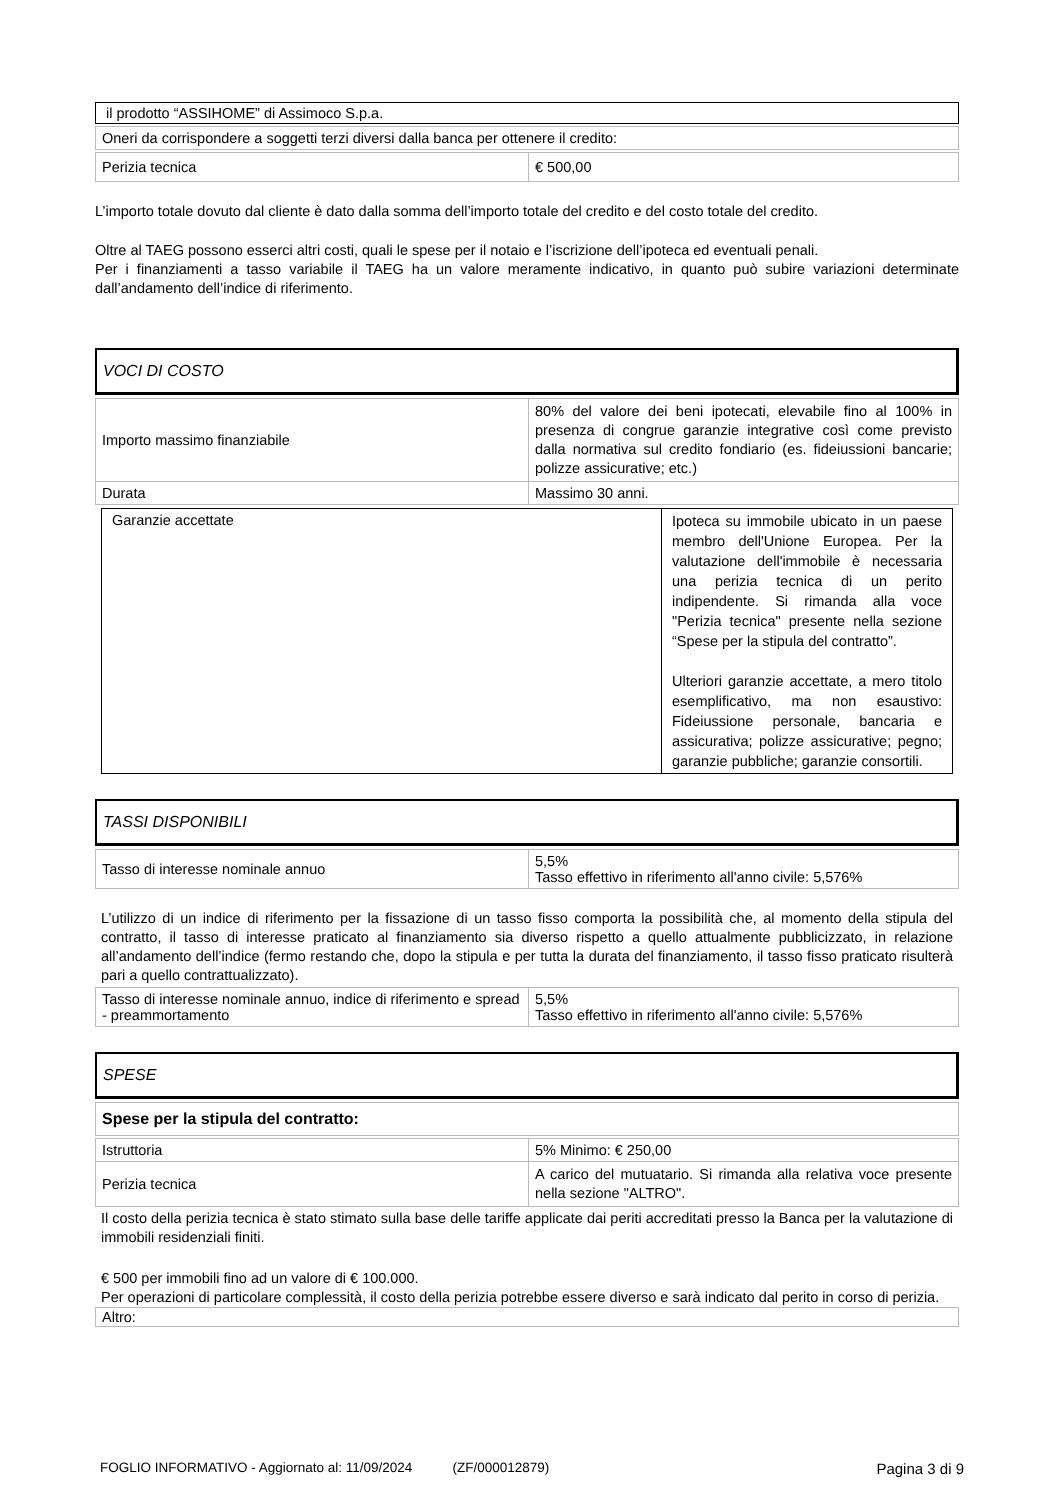| il prodotto “ASSIHOME” di Assimoco S.p.a. |
| Oneri da corrispondere a soggetti terzi diversi dalla banca per ottenere il credito: |
| Perizia tecnica | € 500,00 |
L’importo totale dovuto dal cliente è dato dalla somma dell’importo totale del credito e del costo totale del credito.
Oltre al TAEG possono esserci altri costi, quali le spese per il notaio e l’iscrizione dell’ipoteca ed eventuali penali.
Per i finanziamenti a tasso variabile il TAEG ha un valore meramente indicativo, in quanto può subire variazioni determinate dall’andamento dell’indice di riferimento.
VOCI DI COSTO
| Importo massimo finanziabile | 80% del valore dei beni ipotecati, elevabile fino al 100% in presenza di congrue garanzie integrative così come previsto dalla normativa sul credito fondiario (es. fideiussioni bancarie; polizze assicurative; etc.) |
| Durata | Massimo 30 anni. |
| Garanzie accettate | Ipoteca su immobile ubicato in un paese membro dell'Unione Europea. Per la valutazione dell'immobile è necessaria una perizia tecnica di un perito indipendente. Si rimanda alla voce "Perizia tecnica" presente nella sezione “Spese per la stipula del contratto”. Ulteriori garanzie accettate, a mero titolo esemplificativo, ma non esaustivo: Fideiussione personale, bancaria e assicurativa; polizze assicurative; pegno; garanzie pubbliche; garanzie consortili. |
TASSI DISPONIBILI
| Tasso di interesse nominale annuo | 5,5% Tasso effettivo in riferimento all'anno civile: 5,576% |
L’utilizzo di un indice di riferimento per la fissazione di un tasso fisso comporta la possibilità che, al momento della stipula del contratto, il tasso di interesse praticato al finanziamento sia diverso rispetto a quello attualmente pubblicizzato, in relazione all’andamento dell’indice (fermo restando che, dopo la stipula e per tutta la durata del finanziamento, il tasso fisso praticato risulterà pari a quello contrattualizzato).
| Tasso di interesse nominale annuo, indice di riferimento e spread - preammortamento | 5,5% Tasso effettivo in riferimento all'anno civile: 5,576% |
SPESE
| Spese per la stipula del contratto: |
| Istruttoria | 5% Minimo: € 250,00 |
| Perizia tecnica | A carico del mutuatario. Si rimanda alla relativa voce presente nella sezione "ALTRO". |
Il costo della perizia tecnica è stato stimato sulla base delle tariffe applicate dai periti accreditati presso la Banca per la valutazione di immobili residenziali finiti.
€ 500 per immobili fino ad un valore di € 100.000.
Per operazioni di particolare complessità, il costo della perizia potrebbe essere diverso e sarà indicato dal perito in corso di perizia.
| Altro: |
FOGLIO INFORMATIVO - Aggiornato al: 11/09/2024 (ZF/000012879) Pagina 3 di 9